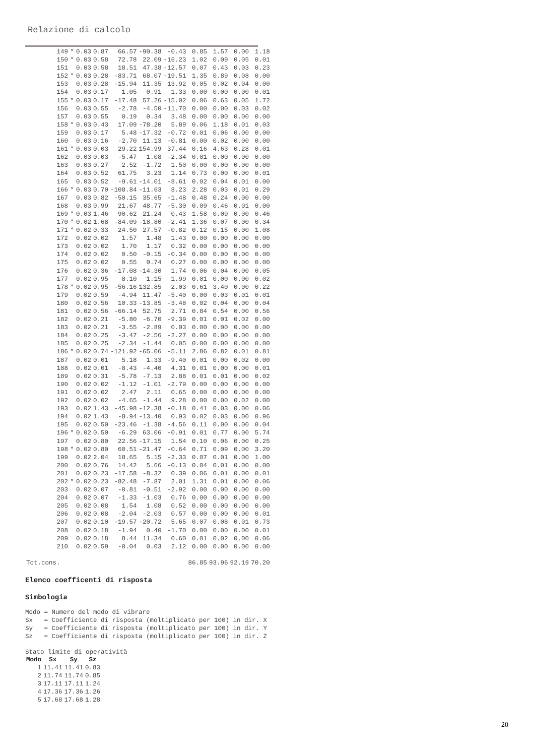Relazione di calcolo
| 149 | * | 0.03 | 0.87 | 66.57 | -90.38 | -0.43 | 0.85 | 1.57 | 0.00 | 1.18 |
| 150 | * | 0.03 | 0.58 | 72.78 | 22.09 | -16.23 | 1.02 | 0.09 | 0.05 | 0.01 |
| 151 | | 0.03 | 0.58 | 18.51 | 47.38 | -12.57 | 0.07 | 0.43 | 0.03 | 0.23 |
| 152 | * | 0.03 | 0.28 | -83.71 | 68.07 | -19.51 | 1.35 | 0.89 | 0.08 | 0.00 |
| 153 | | 0.03 | 0.28 | -15.94 | 11.35 | 13.92 | 0.05 | 0.02 | 0.04 | 0.00 |
| 154 | | 0.03 | 0.17 | 1.05 | 0.91 | 1.33 | 0.00 | 0.00 | 0.00 | 0.01 |
| 155 | * | 0.03 | 0.17 | -17.48 | 57.26 | -15.02 | 0.06 | 0.63 | 0.05 | 1.72 |
| 156 | | 0.03 | 0.55 | -2.78 | -4.50 | -11.70 | 0.00 | 0.00 | 0.03 | 0.02 |
| 157 | | 0.03 | 0.55 | 0.19 | 0.34 | 3.48 | 0.00 | 0.00 | 0.00 | 0.00 |
| 158 | * | 0.03 | 0.43 | 17.09 | -78.20 | 5.89 | 0.06 | 1.18 | 0.01 | 0.03 |
| 159 | | 0.03 | 0.17 | 5.48 | -17.32 | -0.72 | 0.01 | 0.06 | 0.00 | 0.00 |
| 160 | | 0.03 | 0.16 | -2.70 | 11.13 | -0.81 | 0.00 | 0.02 | 0.00 | 0.00 |
| 161 | * | 0.03 | 0.03 | 29.22 | 154.99 | 37.44 | 0.16 | 4.63 | 0.28 | 0.01 |
| 162 | | 0.03 | 0.03 | -5.47 | 1.08 | -2.34 | 0.01 | 0.00 | 0.00 | 0.00 |
| 163 | | 0.03 | 0.27 | 2.52 | -1.72 | 1.50 | 0.00 | 0.00 | 0.00 | 0.00 |
| 164 | | 0.03 | 0.52 | 61.75 | 3.23 | 1.14 | 0.73 | 0.00 | 0.00 | 0.01 |
| 165 | | 0.03 | 0.52 | -9.61 | -14.01 | -8.61 | 0.02 | 0.04 | 0.01 | 0.00 |
| 166 | * | 0.03 | 0.70 | -108.84 | -11.63 | 8.23 | 2.28 | 0.03 | 0.01 | 0.29 |
| 167 | | 0.03 | 0.82 | -50.15 | 35.65 | -1.48 | 0.48 | 0.24 | 0.00 | 0.00 |
| 168 | | 0.03 | 0.99 | 21.67 | 48.77 | -5.30 | 0.09 | 0.46 | 0.01 | 0.00 |
| 169 | * | 0.03 | 1.46 | 90.62 | 21.24 | 0.43 | 1.58 | 0.09 | 0.00 | 0.46 |
| 170 | * | 0.02 | 1.68 | -84.09 | -18.80 | -2.41 | 1.36 | 0.07 | 0.00 | 0.34 |
| 171 | * | 0.02 | 0.33 | 24.50 | 27.57 | -0.82 | 0.12 | 0.15 | 0.00 | 1.08 |
| 172 | | 0.02 | 0.02 | 1.57 | 1.48 | 1.43 | 0.00 | 0.00 | 0.00 | 0.00 |
| 173 | | 0.02 | 0.02 | 1.70 | 1.17 | 0.32 | 0.00 | 0.00 | 0.00 | 0.00 |
| 174 | | 0.02 | 0.02 | 0.50 | -0.15 | -0.34 | 0.00 | 0.00 | 0.00 | 0.00 |
| 175 | | 0.02 | 0.02 | 0.55 | 0.74 | 0.27 | 0.00 | 0.00 | 0.00 | 0.00 |
| 176 | | 0.02 | 0.36 | -17.08 | -14.30 | 1.74 | 0.06 | 0.04 | 0.00 | 0.05 |
| 177 | | 0.02 | 0.95 | 8.10 | 1.15 | 1.99 | 0.01 | 0.00 | 0.00 | 0.02 |
| 178 | * | 0.02 | 0.95 | -56.16 | 132.85 | 2.03 | 0.61 | 3.40 | 0.00 | 0.22 |
| 179 | | 0.02 | 0.59 | -4.94 | 11.47 | -5.40 | 0.00 | 0.03 | 0.01 | 0.01 |
| 180 | | 0.02 | 0.56 | 10.33 | -13.85 | -3.48 | 0.02 | 0.04 | 0.00 | 0.04 |
| 181 | | 0.02 | 0.56 | -66.14 | 52.75 | 2.71 | 0.84 | 0.54 | 0.00 | 0.56 |
| 182 | | 0.02 | 0.21 | -5.80 | -6.70 | -9.39 | 0.01 | 0.01 | 0.02 | 0.00 |
| 183 | | 0.02 | 0.21 | -3.55 | -2.89 | 0.03 | 0.00 | 0.00 | 0.00 | 0.00 |
| 184 | | 0.02 | 0.25 | -3.47 | -2.56 | -2.27 | 0.00 | 0.00 | 0.00 | 0.00 |
| 185 | | 0.02 | 0.25 | -2.34 | -1.44 | 0.05 | 0.00 | 0.00 | 0.00 | 0.00 |
| 186 | * | 0.02 | 0.74 | -121.92 | -65.06 | -5.11 | 2.86 | 0.82 | 0.01 | 0.81 |
| 187 | | 0.02 | 0.01 | 5.18 | 1.33 | -9.40 | 0.01 | 0.00 | 0.02 | 0.00 |
| 188 | | 0.02 | 0.01 | -8.43 | -4.40 | 4.31 | 0.01 | 0.00 | 0.00 | 0.01 |
| 189 | | 0.02 | 0.31 | -5.78 | -7.13 | 2.88 | 0.01 | 0.01 | 0.00 | 0.02 |
| 190 | | 0.02 | 0.02 | -1.12 | -1.01 | -2.79 | 0.00 | 0.00 | 0.00 | 0.00 |
| 191 | | 0.02 | 0.02 | 2.47 | 2.11 | 0.65 | 0.00 | 0.00 | 0.00 | 0.00 |
| 192 | | 0.02 | 0.02 | -4.65 | -1.44 | 9.28 | 0.00 | 0.00 | 0.02 | 0.00 |
| 193 | | 0.02 | 1.43 | -45.98 | -12.38 | -0.18 | 0.41 | 0.03 | 0.00 | 0.06 |
| 194 | | 0.02 | 1.43 | -8.94 | -13.40 | 0.93 | 0.02 | 0.03 | 0.00 | 0.96 |
| 195 | | 0.02 | 0.50 | -23.46 | -1.38 | -4.56 | 0.11 | 0.00 | 0.00 | 0.04 |
| 196 | * | 0.02 | 0.50 | -6.29 | 63.06 | -0.91 | 0.01 | 0.77 | 0.00 | 5.74 |
| 197 | | 0.02 | 0.80 | 22.56 | -17.15 | 1.54 | 0.10 | 0.06 | 0.00 | 0.25 |
| 198 | * | 0.02 | 0.80 | 60.51 | -21.47 | -0.64 | 0.71 | 0.09 | 0.00 | 3.20 |
| 199 | | 0.02 | 2.04 | 18.65 | 5.15 | -2.33 | 0.07 | 0.01 | 0.00 | 1.00 |
| 200 | | 0.02 | 0.76 | 14.42 | 5.66 | -0.13 | 0.04 | 0.01 | 0.00 | 0.00 |
| 201 | | 0.02 | 0.23 | -17.58 | -8.32 | 0.39 | 0.06 | 0.01 | 0.00 | 0.01 |
| 202 | * | 0.02 | 0.23 | -82.48 | -7.87 | 2.01 | 1.31 | 0.01 | 0.00 | 0.06 |
| 203 | | 0.02 | 0.07 | -0.81 | -0.51 | -2.92 | 0.00 | 0.00 | 0.00 | 0.00 |
| 204 | | 0.02 | 0.07 | -1.33 | -1.03 | 0.76 | 0.00 | 0.00 | 0.00 | 0.00 |
| 205 | | 0.02 | 0.08 | 1.54 | 1.08 | 0.52 | 0.00 | 0.00 | 0.00 | 0.00 |
| 206 | | 0.02 | 0.08 | -2.04 | -2.03 | 0.57 | 0.00 | 0.00 | 0.00 | 0.01 |
| 207 | | 0.02 | 0.10 | -19.57 | -20.72 | 5.65 | 0.07 | 0.08 | 0.01 | 0.73 |
| 208 | | 0.02 | 0.18 | -1.94 | 0.40 | -1.70 | 0.00 | 0.00 | 0.00 | 0.01 |
| 209 | | 0.02 | 0.18 | 8.44 | 11.34 | 0.60 | 0.01 | 0.02 | 0.00 | 0.06 |
| 210 | | 0.02 | 0.59 | -0.04 | 0.03 | 2.12 | 0.00 | 0.00 | 0.00 | 0.00 |
| Tot.cons. | | | | | | | 86.85 | 93.96 | 92.19 | 70.20 |
Elenco coefficenti di risposta
Simbologia
Modo = Numero del modo di vibrare Sx = Coefficiente di risposta (moltiplicato per 100) in dir. X Sy = Coefficiente di risposta (moltiplicato per 100) in dir. Y Sz = Coefficiente di risposta (moltiplicato per 100) in dir. Z
Stato limite di operatività
| Modo | Sx | Sy | Sz |
| --- | --- | --- | --- |
| 1 | 11.41 | 11.41 | 0.83 |
| 2 | 11.74 | 11.74 | 0.85 |
| 3 | 17.11 | 17.11 | 1.24 |
| 4 | 17.36 | 17.36 | 1.26 |
| 5 | 17.68 | 17.68 | 1.28 |
20